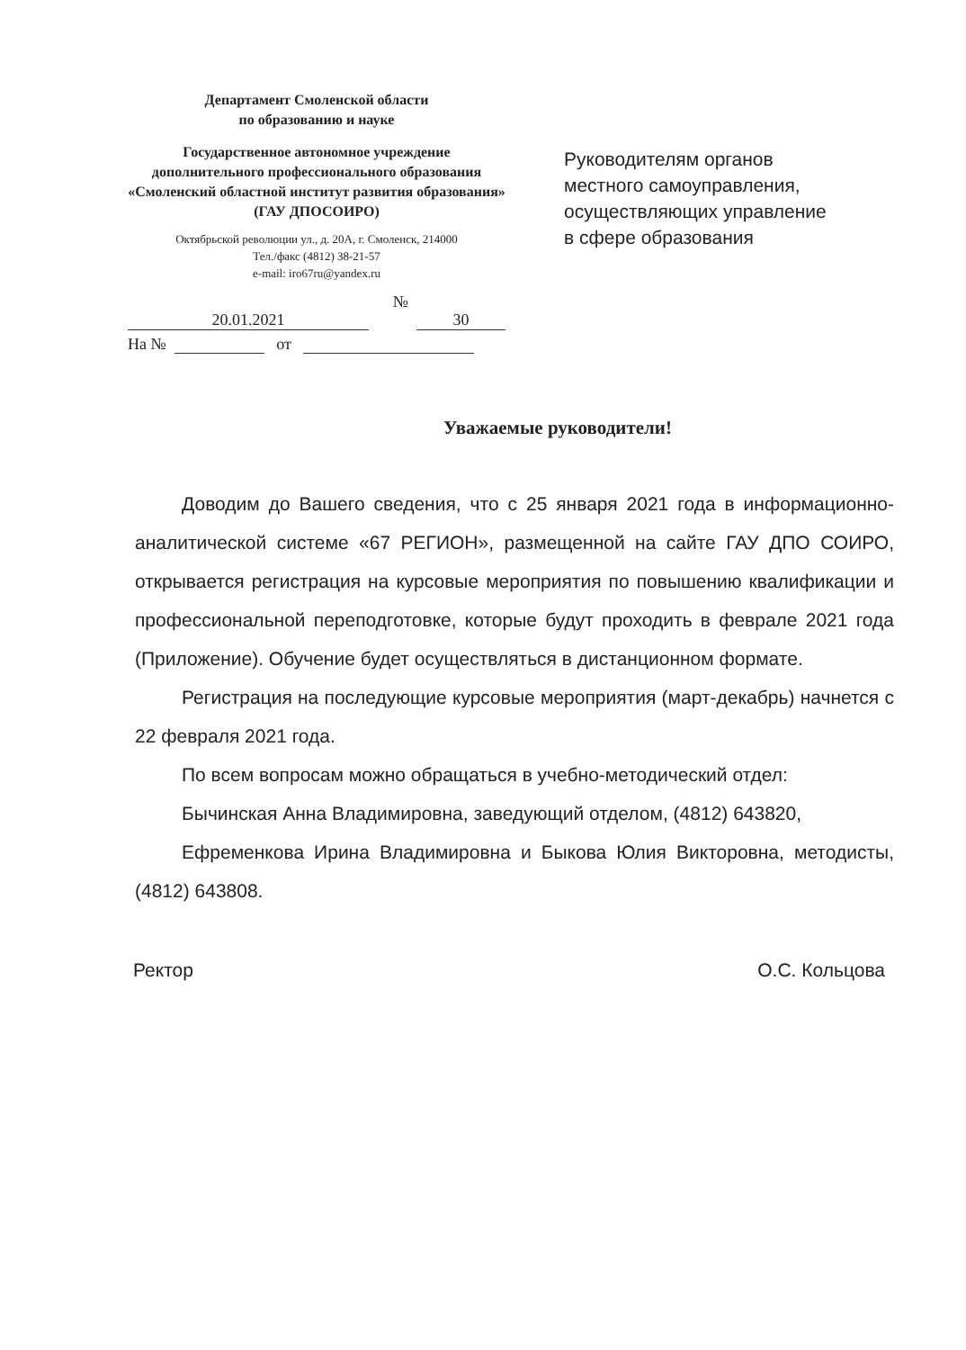Департамент Смоленской области
по образованию и науке
Государственное автономное учреждение дополнительного профессионального образования «Смоленский областной институт развития образования»
(ГАУ ДПОСОИРО)
Октябрьской революции ул., д. 20А, г. Смоленск, 214000
Тел./факс (4812) 38-21-57
e-mail: iro67ru@yandex.ru
20.01.2021 № 30
На № от
Руководителям органов
местного самоуправления,
осуществляющих управление
в сфере образования
Уважаемые руководители!
Доводим до Вашего сведения, что с 25 января 2021 года в информационно-аналитической системе «67 РЕГИОН», размещенной на сайте ГАУ ДПО СОИРО, открывается регистрация на курсовые мероприятия по повышению квалификации и профессиональной переподготовке, которые будут проходить в феврале 2021 года (Приложение). Обучение будет осуществляться в дистанционном формате.
Регистрация на последующие курсовые мероприятия (март-декабрь) начнется с 22 февраля 2021 года.
По всем вопросам можно обращаться в учебно-методический отдел:
Бычинская Анна Владимировна, заведующий отделом, (4812) 643820,
Ефременкова Ирина Владимировна и Быкова Юлия Викторовна, методисты, (4812) 643808.
Ректор О.С. Кольцова